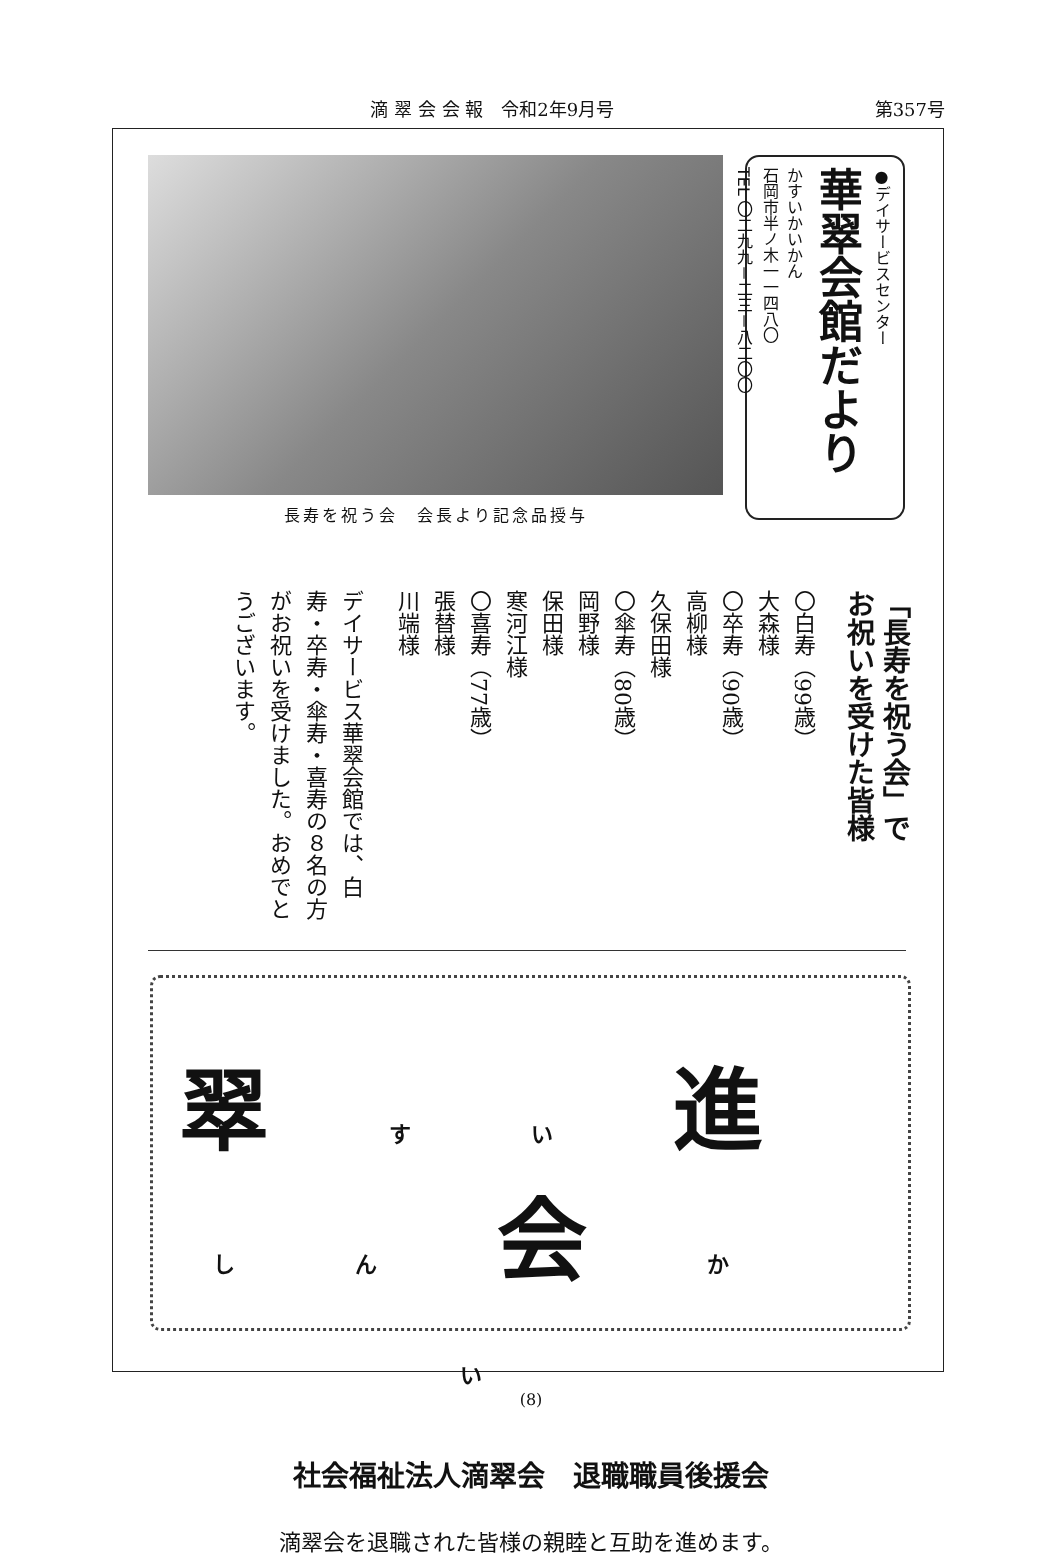滴 翠 会 会 報　令和2年9月号 第357号
長寿を祝う会　会長より記念品授与
●デイサービスセンター
華翠会館だより
かすいかいかん
石岡市半ノ木一一四八〇
TEL 〇二九九－二三－八二〇〇
「長寿を祝う会」で
お祝いを受けた皆様
〇白寿（99歳）
大森様
〇卒寿（90歳）
高柳様
久保田様
〇傘寿（80歳）
岡野様
保田様
寒河江様
〇喜寿（77歳）
張替様
川端様
デイサービス華翠会館では、白寿・卒寿・傘寿・喜寿の８名の方がお祝いを受けました。おめでとうございます。
翠すい進しん会かい
社会福祉法人滴翠会　退職職員後援会
滴翠会を退職された皆様の親睦と互助を進めます。
(8)